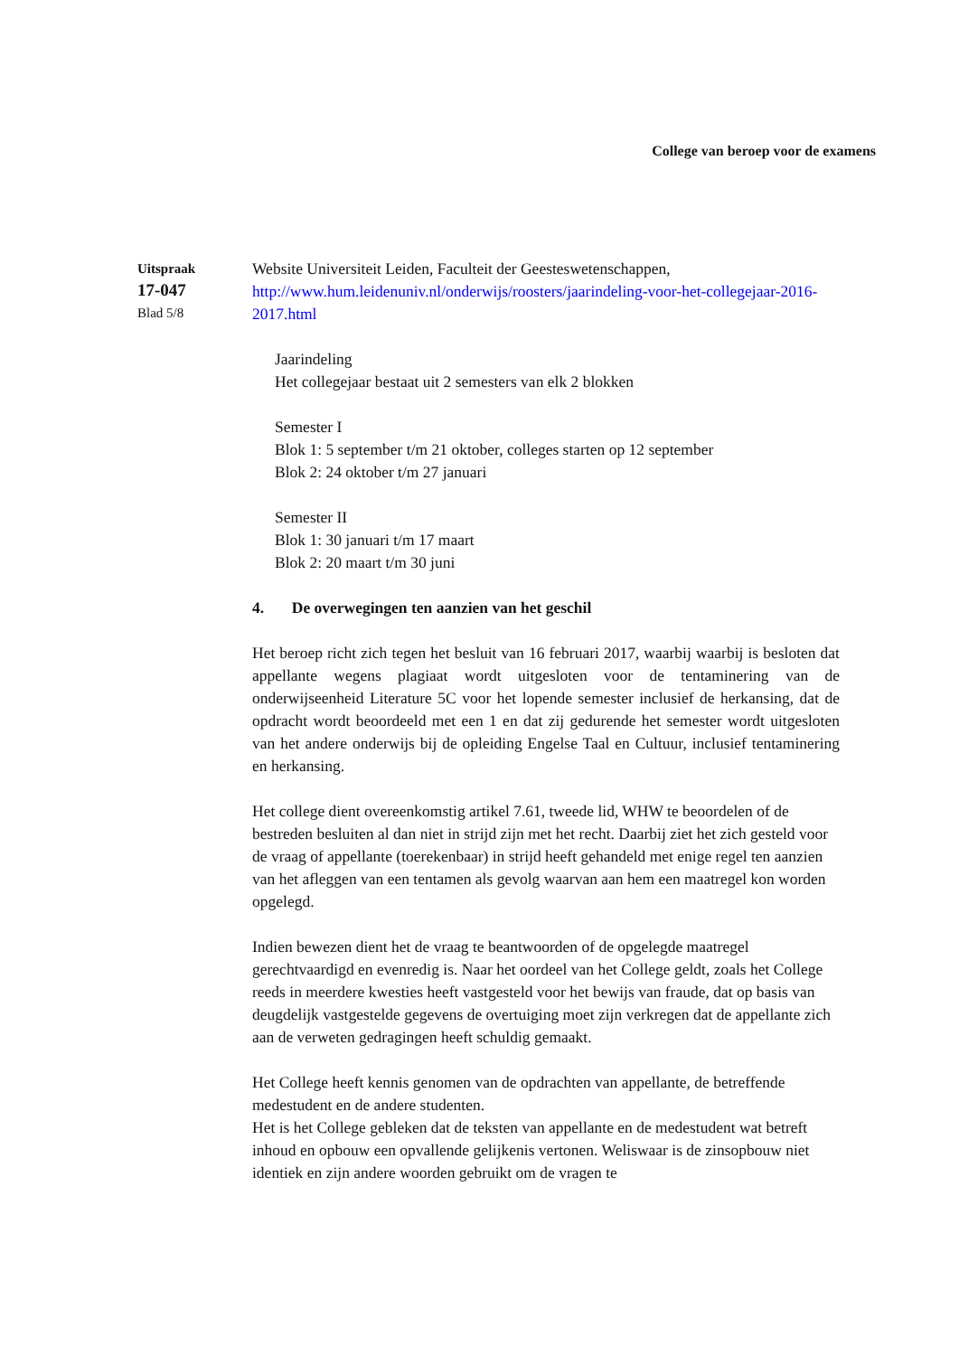College van beroep voor de examens
Uitspraak
17-047
Blad 5/8
Website Universiteit Leiden, Faculteit der Geesteswetenschappen,
http://www.hum.leidenuniv.nl/onderwijs/roosters/jaarindeling-voor-het-collegejaar-2016-2017.html
Jaarindeling
Het collegejaar bestaat uit 2 semesters van elk 2 blokken
Semester I
Blok 1: 5 september t/m 21 oktober, colleges starten op 12 september
Blok 2: 24 oktober t/m 27 januari
Semester II
Blok 1: 30 januari t/m 17 maart
Blok 2: 20 maart t/m 30 juni
4. De overwegingen ten aanzien van het geschil
Het beroep richt zich tegen het besluit van 16 februari 2017, waarbij waarbij is besloten dat appellante wegens plagiaat wordt uitgesloten voor de tentaminering van de onderwijseenheid Literature 5C voor het lopende semester inclusief de herkansing, dat de opdracht wordt beoordeeld met een 1 en dat zij gedurende het semester wordt uitgesloten van het andere onderwijs bij de opleiding Engelse Taal en Cultuur, inclusief tentaminering en herkansing.
Het college dient overeenkomstig artikel 7.61, tweede lid, WHW te beoordelen of de bestreden besluiten al dan niet in strijd zijn met het recht. Daarbij ziet het zich gesteld voor de vraag of appellante (toerekenbaar) in strijd heeft gehandeld met enige regel ten aanzien van het afleggen van een tentamen als gevolg waarvan aan hem een maatregel kon worden opgelegd.
Indien bewezen dient het de vraag te beantwoorden of de opgelegde maatregel gerechtvaardigd en evenredig is. Naar het oordeel van het College geldt, zoals het College reeds in meerdere kwesties heeft vastgesteld voor het bewijs van fraude, dat op basis van deugdelijk vastgestelde gegevens de overtuiging moet zijn verkregen dat de appellante zich aan de verweten gedragingen heeft schuldig gemaakt.
Het College heeft kennis genomen van de opdrachten van appellante, de betreffende medestudent en de andere studenten.
Het is het College gebleken dat de teksten van appellante en de medestudent wat betreft inhoud en opbouw een opvallende gelijkenis vertonen. Weliswaar is de zinsopbouw niet identiek en zijn andere woorden gebruikt om de vragen te